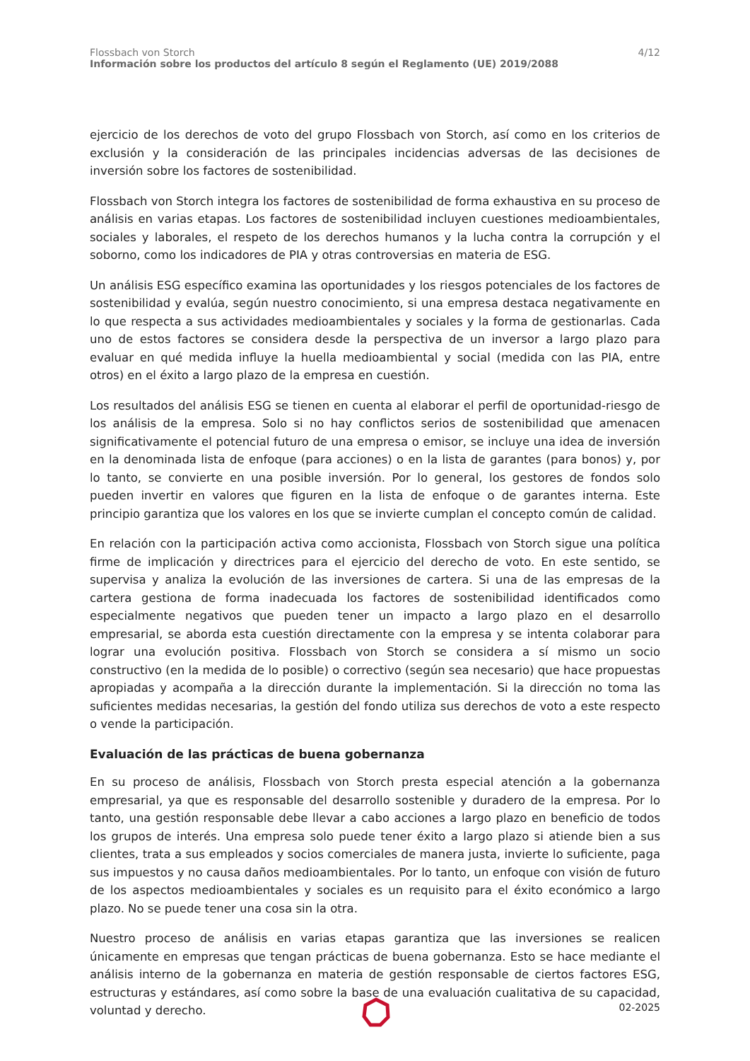Flossbach von Storch
Información sobre los productos del artículo 8 según el Reglamento (UE) 2019/2088
4/12
ejercicio de los derechos de voto del grupo Flossbach von Storch, así como en los criterios de exclusión y la consideración de las principales incidencias adversas de las decisiones de inversión sobre los factores de sostenibilidad.
Flossbach von Storch integra los factores de sostenibilidad de forma exhaustiva en su proceso de análisis en varias etapas. Los factores de sostenibilidad incluyen cuestiones medioambientales, sociales y laborales, el respeto de los derechos humanos y la lucha contra la corrupción y el soborno, como los indicadores de PIA y otras controversias en materia de ESG.
Un análisis ESG específico examina las oportunidades y los riesgos potenciales de los factores de sostenibilidad y evalúa, según nuestro conocimiento, si una empresa destaca negativamente en lo que respecta a sus actividades medioambientales y sociales y la forma de gestionarlas. Cada uno de estos factores se considera desde la perspectiva de un inversor a largo plazo para evaluar en qué medida influye la huella medioambiental y social (medida con las PIA, entre otros) en el éxito a largo plazo de la empresa en cuestión.
Los resultados del análisis ESG se tienen en cuenta al elaborar el perfil de oportunidad-riesgo de los análisis de la empresa. Solo si no hay conflictos serios de sostenibilidad que amenacen significativamente el potencial futuro de una empresa o emisor, se incluye una idea de inversión en la denominada lista de enfoque (para acciones) o en la lista de garantes (para bonos) y, por lo tanto, se convierte en una posible inversión. Por lo general, los gestores de fondos solo pueden invertir en valores que figuren en la lista de enfoque o de garantes interna. Este principio garantiza que los valores en los que se invierte cumplan el concepto común de calidad.
En relación con la participación activa como accionista, Flossbach von Storch sigue una política firme de implicación y directrices para el ejercicio del derecho de voto. En este sentido, se supervisa y analiza la evolución de las inversiones de cartera. Si una de las empresas de la cartera gestiona de forma inadecuada los factores de sostenibilidad identificados como especialmente negativos que pueden tener un impacto a largo plazo en el desarrollo empresarial, se aborda esta cuestión directamente con la empresa y se intenta colaborar para lograr una evolución positiva. Flossbach von Storch se considera a sí mismo un socio constructivo (en la medida de lo posible) o correctivo (según sea necesario) que hace propuestas apropiadas y acompaña a la dirección durante la implementación. Si la dirección no toma las suficientes medidas necesarias, la gestión del fondo utiliza sus derechos de voto a este respecto o vende la participación.
Evaluación de las prácticas de buena gobernanza
En su proceso de análisis, Flossbach von Storch presta especial atención a la gobernanza empresarial, ya que es responsable del desarrollo sostenible y duradero de la empresa. Por lo tanto, una gestión responsable debe llevar a cabo acciones a largo plazo en beneficio de todos los grupos de interés. Una empresa solo puede tener éxito a largo plazo si atiende bien a sus clientes, trata a sus empleados y socios comerciales de manera justa, invierte lo suficiente, paga sus impuestos y no causa daños medioambientales. Por lo tanto, un enfoque con visión de futuro de los aspectos medioambientales y sociales es un requisito para el éxito económico a largo plazo. No se puede tener una cosa sin la otra.
Nuestro proceso de análisis en varias etapas garantiza que las inversiones se realicen únicamente en empresas que tengan prácticas de buena gobernanza. Esto se hace mediante el análisis interno de la gobernanza en materia de gestión responsable de ciertos factores ESG, estructuras y estándares, así como sobre la base de una evaluación cualitativa de su capacidad, voluntad y derecho.
02-2025